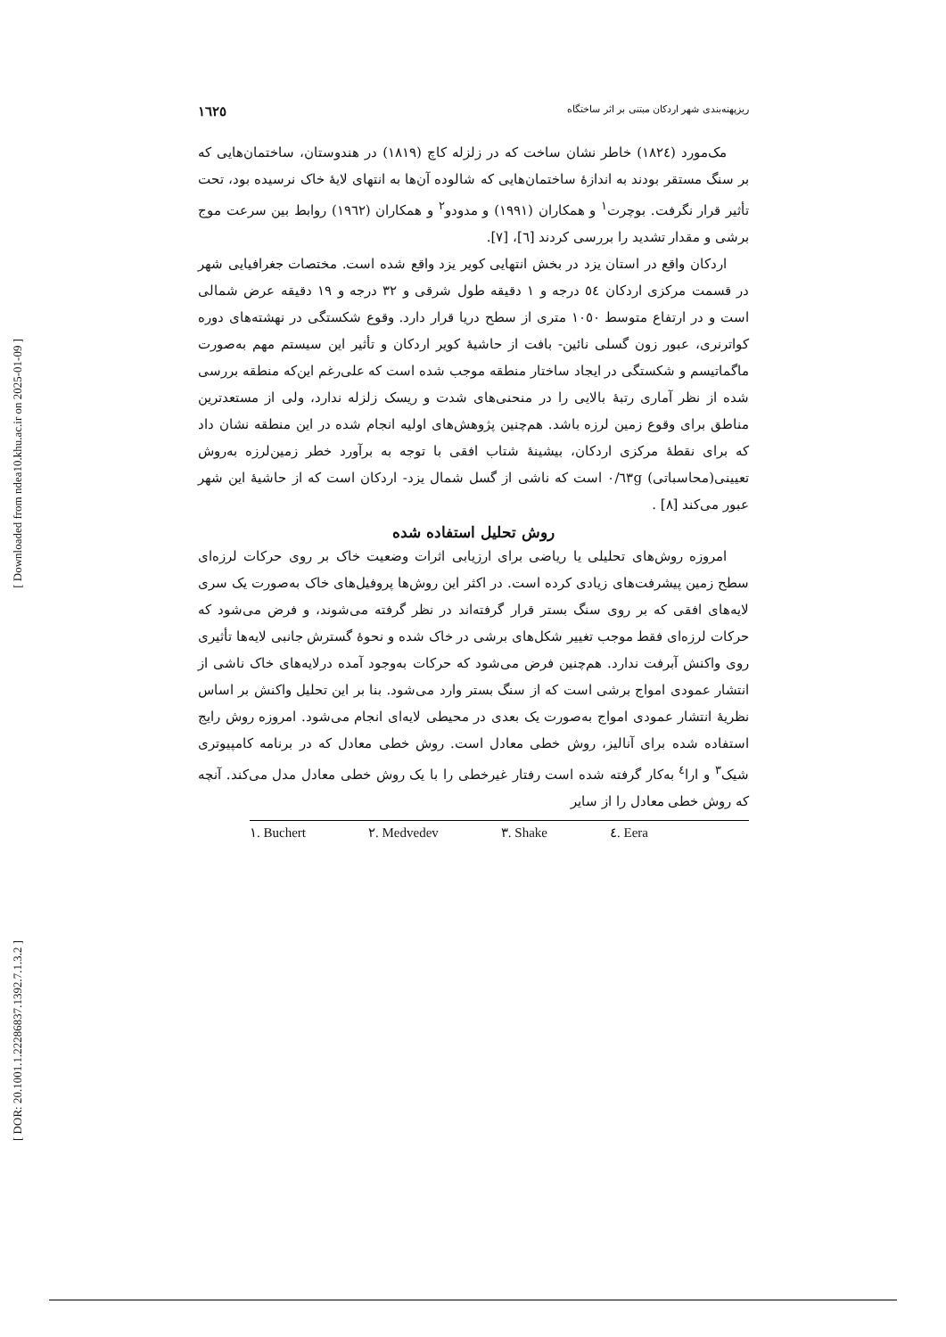[ Downloaded from ndea10.khu.ac.ir on 2025-01-09 ]
[ DOR: 20.1001.1.22286837.1392.7.1.3.2 ]
ریزپهنه‌بندی شهر اردکان مبتنی بر اثر ساختگاه ١٦٢٥
مک‌مورد (١٨٢٤) خاطر نشان ساخت که در زلزله کاچ (١٨١٩) در هندوستان، ساختمان‌هایی که بر سنگ مستقر بودند به اندازۀ ساختمان‌هایی که شالوده آن‌ها به انتهای لایۀ خاک نرسیده بود، تحت تأثیر قرار نگرفت. بوچرت<sup>١</sup> و همکاران (١٩٩١) و مدودو<sup>٢</sup> و همکاران (١٩٦٢) روابط بین سرعت موج برشی و مقدار تشدید را بررسی کردند [٦]، [٧].
اردکان واقع در استان یزد در بخش انتهایی کویر یزد واقع شده است. مختصات جغرافیایی شهر در قسمت مرکزی اردکان ٥٤ درجه و ١ دقیقه طول شرقی و ٣٢ درجه و ١٩ دقیقه عرض شمالی است و در ارتفاع متوسط ١٠٥٠ متری از سطح دریا قرار دارد. وقوع شکستگی در نهشته‌های دوره کواترنری، عبور زون گسلی نائین- بافت از حاشیۀ کویر اردکان و تأثیر این سیستم مهم به‌صورت ماگماتیسم و شکستگی در ایجاد ساختار منطقه موجب شده است که علی‌رغم این‌که منطقه بررسی شده از نظر آماری رتبۀ بالایی را در منحنی‌های شدت و ریسک زلزله ندارد، ولی از مستعدترین مناطق برای وقوع زمین لرزه باشد. هم‌چنین پژوهش‌های اولیه انجام شده در این منطقه نشان داد که برای نقطۀ مرکزی اردکان، بیشینۀ شتاب افقی با توجه به برآورد خطر زمین‌لرزه به‌روش تعیینی(محاسباتی) ٠/٦٣g است که ناشی از گسل شمال یزد- اردکان است که از حاشیۀ این شهر عبور می‌کند [٨] .
روش تحلیل استفاده شده
امروزه روش‌های تحلیلی یا ریاضی برای ارزیابی اثرات وضعیت خاک بر روی حرکات لرزه‌ای سطح زمین پیشرفت‌های زیادی کرده است. در اکثر این روش‌ها پروفیل‌های خاک به‌صورت یک سری لایه‌های افقی که بر روی سنگ بستر قرار گرفته‌اند در نظر گرفته می‌شوند، و فرض می‌شود که حرکات لرزه‌ای فقط موجب تغییر شکل‌های برشی در خاک شده و نحوۀ گسترش جانبی لایه‌ها تأثیری روی واکنش آبرفت ندارد. هم‌چنین فرض می‌شود که حرکات به‌وجود آمده درلایه‌های خاک ناشی از انتشار عمودی امواج برشی است که از سنگ بستر وارد می‌شود. بنا بر این تحلیل واکنش بر اساس نظریۀ انتشار عمودی امواج به‌صورت یک بعدی در محیطی لایه‌ای انجام می‌شود. امروزه روش رایج استفاده شده برای آنالیز، روش خطی معادل است. روش خطی معادل که در برنامه کامپیوتری شیک<sup>٣</sup> و ارا<sup>٤</sup> به‌کار گرفته شده است رفتار غیرخطی را با یک روش خطی معادل مدل می‌کند. آنچه که روش خطی معادل را از سایر
١. Buchert ٢. Medvedev ٣. Shake ٤. Eera